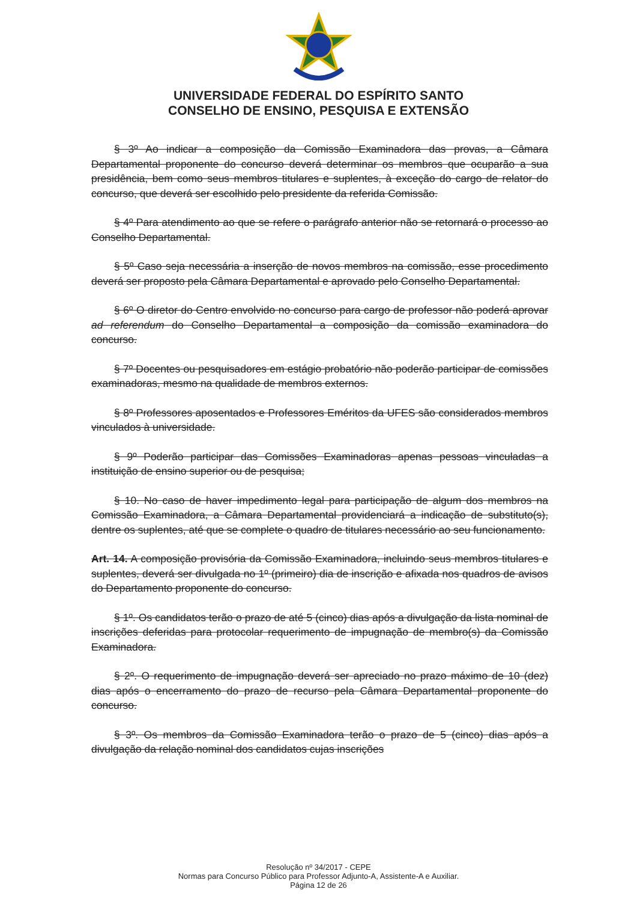UNIVERSIDADE FEDERAL DO ESPÍRITO SANTO
CONSELHO DE ENSINO, PESQUISA E EXTENSÃO
§ 3º Ao indicar a composição da Comissão Examinadora das provas, a Câmara Departamental proponente do concurso deverá determinar os membros que ocuparão a sua presidência, bem como seus membros titulares e suplentes, à exceção do cargo de relator do concurso, que deverá ser escolhido pelo presidente da referida Comissão.
§ 4º Para atendimento ao que se refere o parágrafo anterior não se retornará o processo ao Conselho Departamental.
§ 5º Caso seja necessária a inserção de novos membros na comissão, esse procedimento deverá ser proposto pela Câmara Departamental e aprovado pelo Conselho Departamental.
§ 6º O diretor do Centro envolvido no concurso para cargo de professor não poderá aprovar ad referendum do Conselho Departamental a composição da comissão examinadora do concurso.
§ 7º Docentes ou pesquisadores em estágio probatório não poderão participar de comissões examinadoras, mesmo na qualidade de membros externos.
§ 8º Professores aposentados e Professores Eméritos da UFES são considerados membros vinculados à universidade.
§ 9º Poderão participar das Comissões Examinadoras apenas pessoas vinculadas a instituição de ensino superior ou de pesquisa;
§ 10. No caso de haver impedimento legal para participação de algum dos membros na Comissão Examinadora, a Câmara Departamental providenciará a indicação de substituto(s), dentre os suplentes, até que se complete o quadro de titulares necessário ao seu funcionamento.
Art. 14. A composição provisória da Comissão Examinadora, incluindo seus membros titulares e suplentes, deverá ser divulgada no 1º (primeiro) dia de inscrição e afixada nos quadros de avisos do Departamento proponente do concurso.
§ 1º. Os candidatos terão o prazo de até 5 (cinco) dias após a divulgação da lista nominal de inscrições deferidas para protocolar requerimento de impugnação de membro(s) da Comissão Examinadora.
§ 2º. O requerimento de impugnação deverá ser apreciado no prazo máximo de 10 (dez) dias após o encerramento do prazo de recurso pela Câmara Departamental proponente do concurso.
§ 3º. Os membros da Comissão Examinadora terão o prazo de 5 (cinco) dias após a divulgação da relação nominal dos candidatos cujas inscrições
Resolução nº 34/2017 - CEPE
Normas para Concurso Público para Professor Adjunto-A, Assistente-A e Auxiliar.
Página 12 de 26